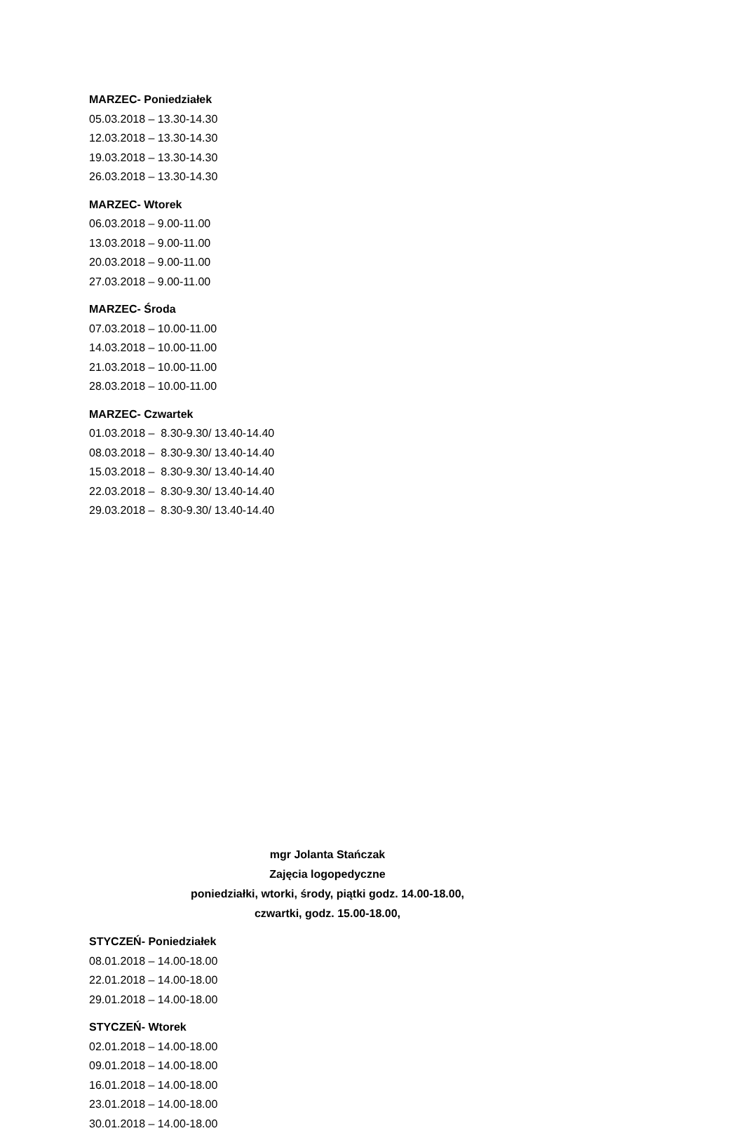MARZEC- Poniedziałek
05.03.2018 – 13.30-14.30
12.03.2018 – 13.30-14.30
19.03.2018 – 13.30-14.30
26.03.2018 – 13.30-14.30
MARZEC- Wtorek
06.03.2018 – 9.00-11.00
13.03.2018 – 9.00-11.00
20.03.2018 – 9.00-11.00
27.03.2018 – 9.00-11.00
MARZEC- Środa
07.03.2018 – 10.00-11.00
14.03.2018 – 10.00-11.00
21.03.2018 – 10.00-11.00
28.03.2018 – 10.00-11.00
MARZEC- Czwartek
01.03.2018 – 8.30-9.30/ 13.40-14.40
08.03.2018 – 8.30-9.30/ 13.40-14.40
15.03.2018 – 8.30-9.30/ 13.40-14.40
22.03.2018 – 8.30-9.30/ 13.40-14.40
29.03.2018 – 8.30-9.30/ 13.40-14.40
mgr Jolanta Stańczak
Zajęcia logopedyczne
poniedziałki, wtorki, środy, piątki godz. 14.00-18.00,
czwartki, godz. 15.00-18.00,
STYCZEŃ- Poniedziałek
08.01.2018 – 14.00-18.00
22.01.2018 – 14.00-18.00
29.01.2018 – 14.00-18.00
STYCZEŃ- Wtorek
02.01.2018 – 14.00-18.00
09.01.2018 – 14.00-18.00
16.01.2018 – 14.00-18.00
23.01.2018 – 14.00-18.00
30.01.2018 – 14.00-18.00